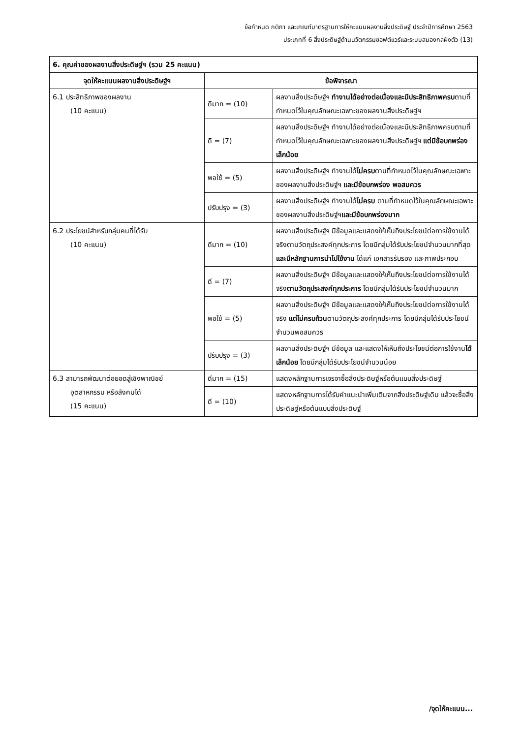ข้อกำหนด กติกา และเกณฑ์มาตรฐานการให้คะแนนผลงานสิ่งประดิษฐ์ ประจำปีการศึกษา 2563
ประเภทที่ 6 สิ่งประดิษฐ์ด้านนวัตกรรมซอฟต์แวร์และระบบสมองกลฝังตัว (13)
| 6. คุณค่าของผลงานสิ่งประดิษฐ์ฯ (รวม 25 คะแนน) | | |
| --- | --- | --- |
| จุดให้คะแนนผลงานสิ่งประดิษฐ์ฯ | ข้อพิจารณา | |
| 6.1 ประสิทธิภาพของผลงาน (10 คะแนน) | ดีมาก = (10) | ผลงานสิ่งประดิษฐ์ฯ ทำงานได้อย่างต่อเนื่องและมีประสิทธิภาพครบ ตามที่กำหนดไว้ในคุณลักษณะเฉพาะของผลงานสิ่งประดิษฐ์ฯ |
| | ดี = (7) | ผลงานสิ่งประดิษฐ์ฯ ทำงานได้อย่างต่อเนื่องและมีประสิทธิภาพครบตามที่กำหนดไว้ในคุณลักษณะเฉพาะของผลงานสิ่งประดิษฐ์ฯ แต่มีข้อบกพร่องเล็กน้อย |
| | พอใช้ = (5) | ผลงานสิ่งประดิษฐ์ฯ ทำงานได้ ไม่ครบ ตามที่กำหนดไว้ในคุณลักษณะเฉพาะของผลงานสิ่งประดิษฐ์ฯ และมีข้อบกพร่อง พอสมควร |
| | ปรับปรุง = (3) | ผลงานสิ่งประดิษฐ์ฯ ทำงานได้ ไม่ครบ ตามที่กำหนดไว้ในคุณลักษณะเฉพาะของผลงานสิ่งประดิษฐ์ฯ และมีข้อบกพร่องมาก |
| 6.2 ประโยชน์สำหรับกลุ่มคนที่ได้รับ (10 คะแนน) | ดีมาก = (10) | ผลงานสิ่งประดิษฐ์ฯ มีข้อมูลและแสดงให้เห็นถึงประโยชน์ต่อการใช้งานได้จริงตามวัตถุประสงค์ทุกประการ โดยมีกลุ่มได้รับประโยชน์จำนวนมากที่สุด และมีหลักฐานการนำไปใช้งาน ได้แก่ เอกสารรับรอง และภาพประกอบ |
| | ดี = (7) | ผลงานสิ่งประดิษฐ์ฯ มีข้อมูลและแสดงให้เห็นถึงประโยชน์ต่อการใช้งานได้จริง ตามวัตถุประสงค์ทุกประการ โดยมีกลุ่มได้รับประโยชน์จำนวนมาก |
| | พอใช้ = (5) | ผลงานสิ่งประดิษฐ์ฯ มีข้อมูลและแสดงให้เห็นถึงประโยชน์ต่อการใช้งานได้จริง แต่ไม่ครบถ้วน ตามวัตถุประสงค์ทุกประการ โดยมีกลุ่มได้รับประโยชน์จำนวนพอสมควร |
| | ปรับปรุง = (3) | ผลงานสิ่งประดิษฐ์ฯ มีข้อมูล และแสดงให้เห็นถึงประโยชน์ต่อการใช้งาน ได้เล็กน้อย โดยมีกลุ่มได้รับประโยชน์จำนวนน้อย |
| 6.3 สามารถพัฒนาต่อยอดสู่เชิงพาณิชย์ อุตสาหกรรม หรือสังคมได้ (15 คะแนน) | ดีมาก = (15) | แสดงหลักฐานการเจรจาซื้อสิ่งประดิษฐ์หรือต้นแบบสิ่งประดิษฐ์ |
| | ดี = (10) | แสดงหลักฐานการได้รับคำแนะนำเพิ่มเติมจากสิ่งประดิษฐ์เดิม แล้วจะซื้อสิ่งประดิษฐ์หรือต้นแบบสิ่งประดิษฐ์ |
/จุดให้คะแนน...